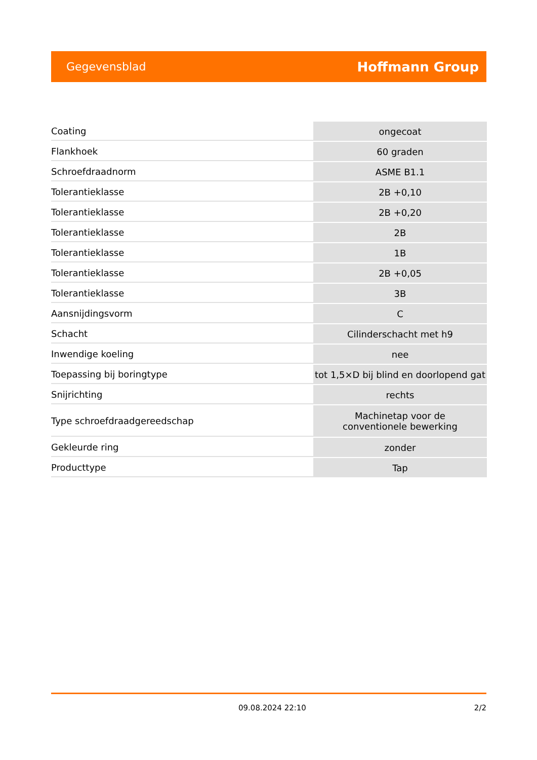Gegevensblad Hoffmann Group
| Coating | ongecoat |
| Flankhoek | 60 graden |
| Schroefdraadnorm | ASME B1.1 |
| Tolerantieklasse | 2B +0,10 |
| Tolerantieklasse | 2B +0,20 |
| Tolerantieklasse | 2B |
| Tolerantieklasse | 1B |
| Tolerantieklasse | 2B +0,05 |
| Tolerantieklasse | 3B |
| Aansnijdingsvorm | C |
| Schacht | Cilinderschacht met h9 |
| Inwendige koeling | nee |
| Toepassing bij boringtype | tot 1,5×D bij blind en doorlopend gat |
| Snijrichting | rechts |
| Type schroefdraadgereedschap | Machinetap voor de conventionele bewerking |
| Gekleurde ring | zonder |
| Producttype | Tap |
09.08.2024 22:10 2/2